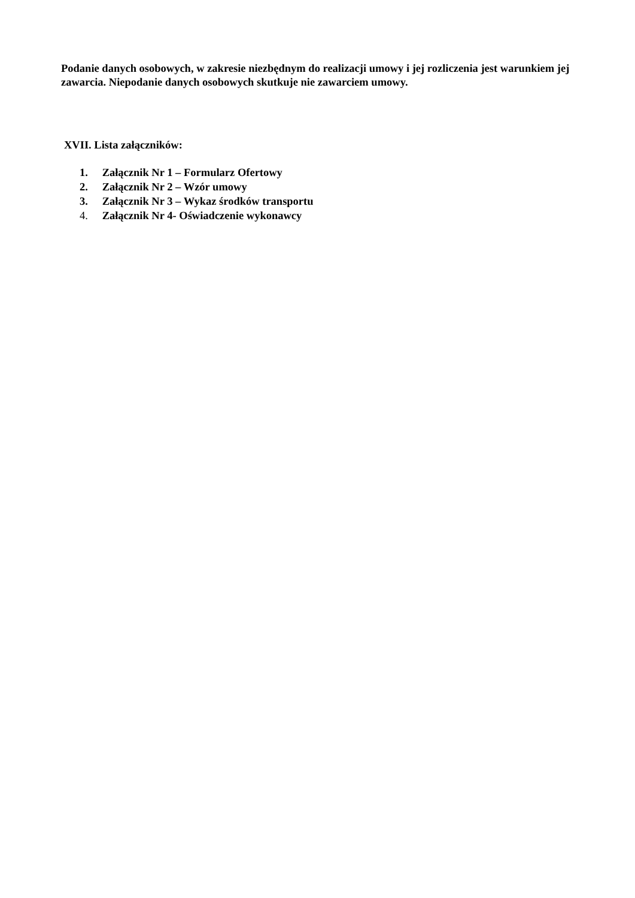Podanie danych osobowych, w zakresie niezbędnym do realizacji umowy i jej rozliczenia jest warunkiem jej zawarcia. Niepodanie danych osobowych skutkuje nie zawarciem umowy.
XVII. Lista załączników:
1. Załącznik Nr 1 – Formularz Ofertowy
2. Załącznik Nr 2 – Wzór umowy
3. Załącznik Nr 3 – Wykaz środków transportu
4. Załącznik Nr 4- Oświadczenie wykonawcy